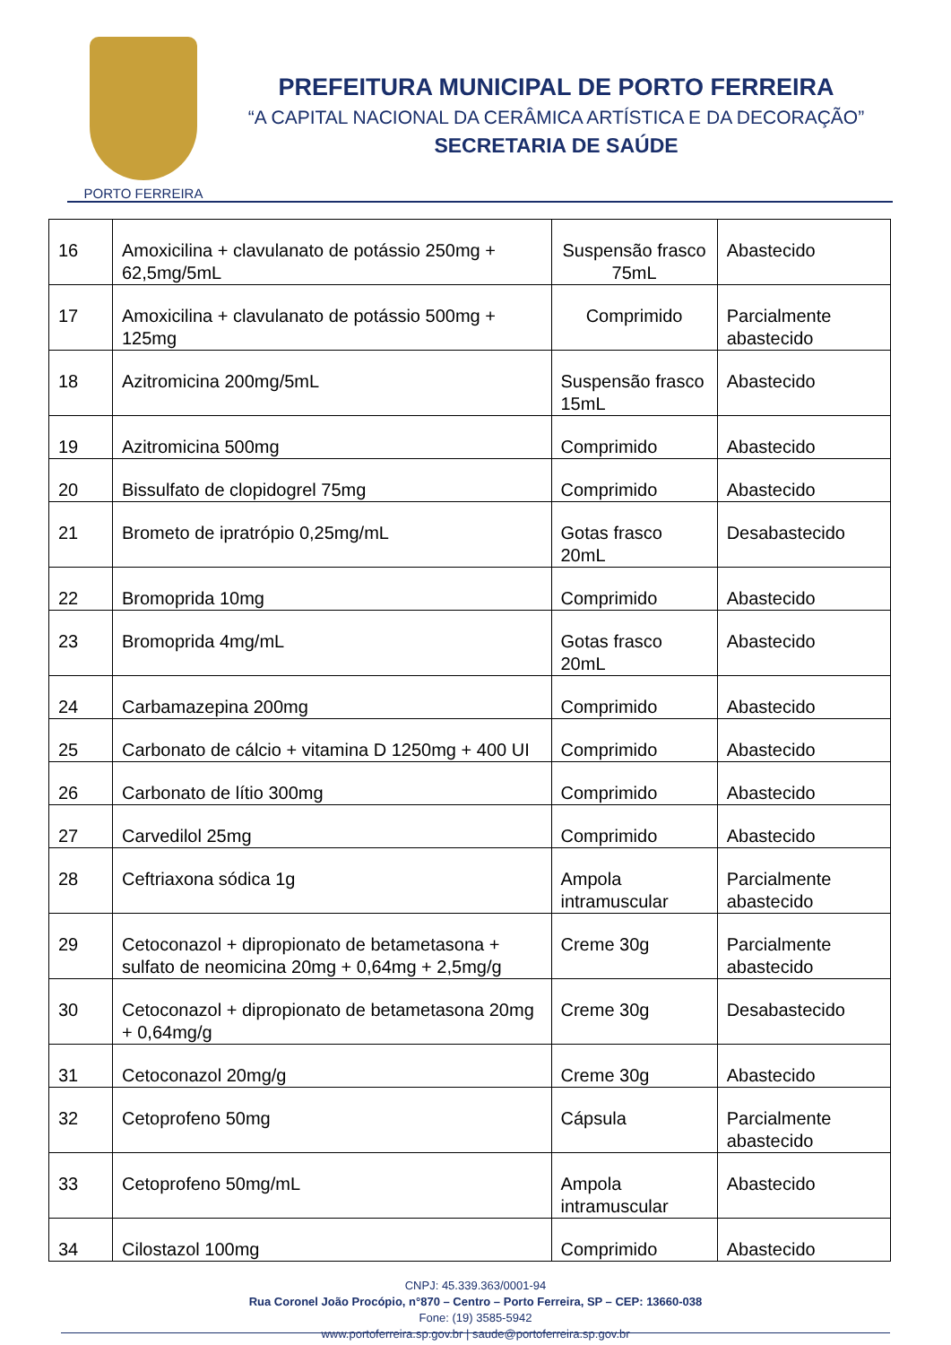PORTO FERREIRA
PREFEITURA MUNICIPAL DE PORTO FERREIRA
“A CAPITAL NACIONAL DA CERÂMICA ARTÍSTICA E DA DECORAÇÃO”
SECRETARIA DE SAÚDE
| 16 | Amoxicilina + clavulanato de potássio 250mg + 62,5mg/5mL | Suspensão frasco 75mL | Abastecido |
| 17 | Amoxicilina + clavulanato de potássio 500mg + 125mg | Comprimido | Parcialmente abastecido |
| 18 | Azitromicina 200mg/5mL | Suspensão frasco 15mL | Abastecido |
| 19 | Azitromicina 500mg | Comprimido | Abastecido |
| 20 | Bissulfato de clopidogrel 75mg | Comprimido | Abastecido |
| 21 | Brometo de ipratrópio 0,25mg/mL | Gotas frasco 20mL | Desabastecido |
| 22 | Bromoprida 10mg | Comprimido | Abastecido |
| 23 | Bromoprida 4mg/mL | Gotas frasco 20mL | Abastecido |
| 24 | Carbamazepina 200mg | Comprimido | Abastecido |
| 25 | Carbonato de cálcio + vitamina D 1250mg + 400 UI | Comprimido | Abastecido |
| 26 | Carbonato de lítio 300mg | Comprimido | Abastecido |
| 27 | Carvedilol 25mg | Comprimido | Abastecido |
| 28 | Ceftriaxona sódica 1g | Ampola intramuscular | Parcialmente abastecido |
| 29 | Cetoconazol + dipropionato de betametasona + sulfato de neomicina 20mg + 0,64mg + 2,5mg/g | Creme 30g | Parcialmente abastecido |
| 30 | Cetoconazol + dipropionato de betametasona 20mg + 0,64mg/g | Creme 30g | Desabastecido |
| 31 | Cetoconazol 20mg/g | Creme 30g | Abastecido |
| 32 | Cetoprofeno 50mg | Cápsula | Parcialmente abastecido |
| 33 | Cetoprofeno 50mg/mL | Ampola intramuscular | Abastecido |
| 34 | Cilostazol 100mg | Comprimido | Abastecido |
CNPJ: 45.339.363/0001-94
Rua Coronel João Procópio, n°870 – Centro – Porto Ferreira, SP – CEP: 13660-038
Fone: (19) 3585-5942
www.portoferreira.sp.gov.br | saude@portoferreira.sp.gov.br